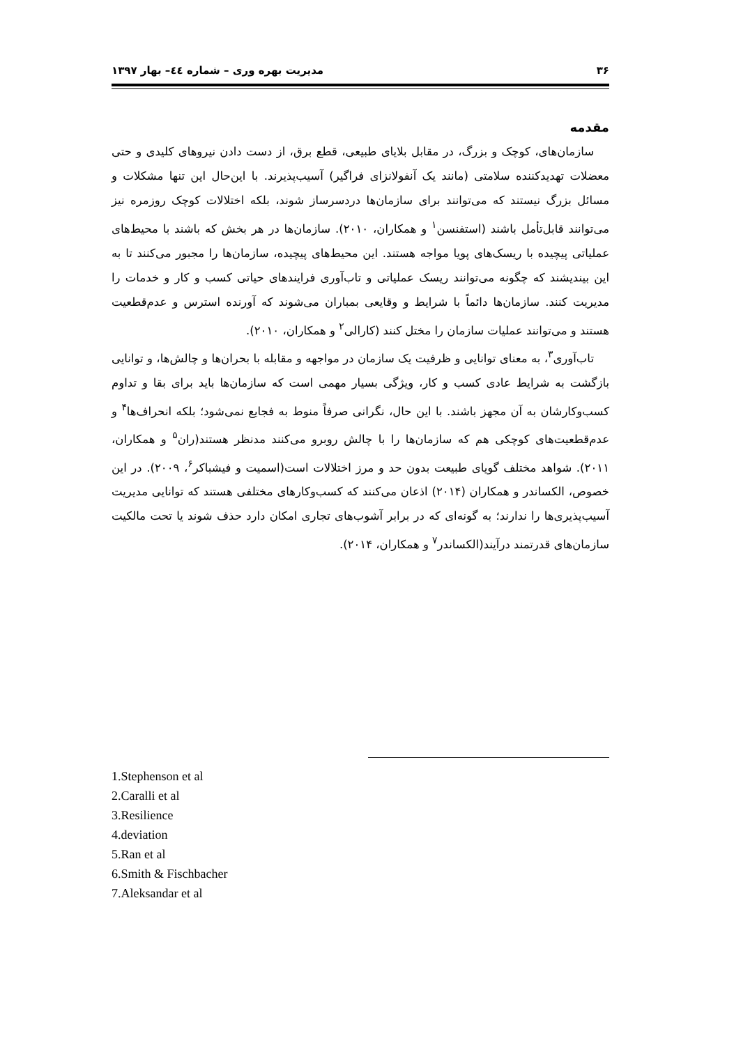۳۶ مدیریت بهره وری – شماره ٤٤– بهار ۱۳۹۷
مقدمه
سازمان‌های، کوچک و بزرگ، در مقابل بلایای طبیعی، قطع برق، از دست دادن نیروهای کلیدی و حتی معضلات تهدیدکننده سلامتی (مانند یک آنفولانزای فراگیر) آسیب‌پذیرند. با این‌حال این تنها مشکلات و مسائل بزرگ نیستند که می‌توانند برای سازمان‌ها دردسرساز شوند، بلکه اختلالات کوچک روزمره نیز می‌توانند قابل‌تأمل باشند (استفنسن<sup>۱</sup> و همکاران، ۲۰۱۰). سازمان‌ها در هر بخش که باشند با محیط‌های عملیاتی پیچیده با ریسک‌های پویا مواجه هستند. این محیط‌های پیچیده، سازمان‌ها را مجبور می‌کنند تا به این بیندیشند که چگونه می‌توانند ریسک عملیاتی و تاب‌آوری فرایندهای حیاتی کسب و کار و خدمات را مدیریت کنند. سازمان‌ها دائماً با شرایط و وقایعی بمباران می‌شوند که آورنده استرس و عدم‌قطعیت هستند و می‌توانند عملیات سازمان را مختل کنند (کارالی<sup>۲</sup> و همکاران، ۲۰۱۰).
تاب‌آوری<sup>۳</sup>، به معنای توانایی و ظرفیت یک سازمان در مواجهه و مقابله با بحران‌ها و چالش‌ها، و توانایی بازگشت به شرایط عادی کسب و کار، ویژگی بسیار مهمی است که سازمان‌ها باید برای بقا و تداوم کسب‌وکارشان به آن مجهز باشند. با این حال، نگرانی صرفاً منوط به فجایع نمی‌شود؛ بلکه انحراف‌ها<sup>۴</sup> و عدم‌قطعیت‌های کوچکی هم که سازمان‌ها را با چالش روبرو می‌کنند مدنظر هستند(ران<sup>۵</sup> و همکاران، ۲۰۱۱). شواهد مختلف گویای طبیعت بدون حد و مرز اختلالات است(اسمیت و فیشباکر<sup>۶</sup>، ۲۰۰۹). در این خصوص، الکساندر و همکاران (۲۰۱۴) اذعان می‌کنند که کسب‌وکارهای مختلفی هستند که توانایی مدیریت آسیب‌پذیری‌ها را ندارند؛ به گونه‌ای که در برابر آشوب‌های تجاری امکان دارد حذف شوند یا تحت مالکیت سازمان‌های قدرتمند درآیند(الکساندر<sup>۷</sup> و همکاران، ۲۰۱۴).
1.Stephenson et al
2.Caralli et al
3.Resilience
4.deviation
5.Ran et al
6.Smith & Fischbacher
7.Aleksandar et al